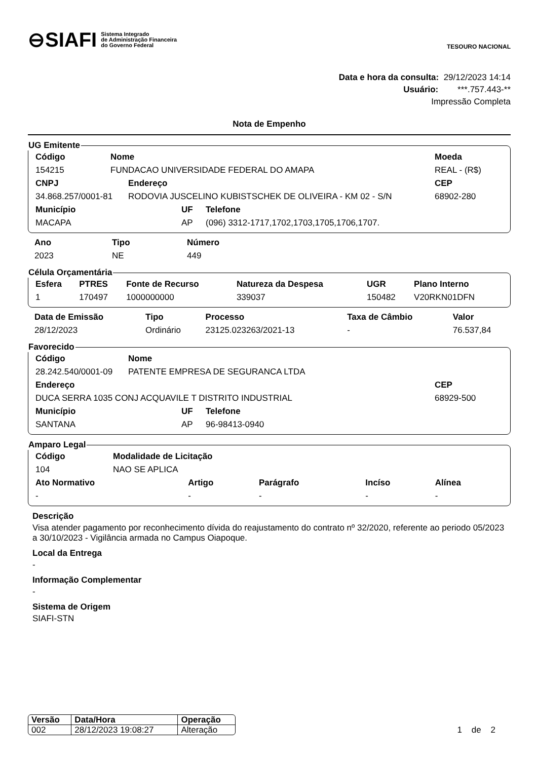⊖SIAFI Sistema Integrado
de Administração Financeira
do Governo Federal
TESOURO NACIONAL
Data e hora da consulta: 29/12/2023 14:14
Usuário: ***.757.443-**
Impressão Completa
Nota de Empenho
UG Emitente
| Código | Nome | Moeda |
| --- | --- | --- |
| 154215 | FUNDACAO UNIVERSIDADE FEDERAL DO AMAPA | REAL - (R$) |
| CNPJ | Endereço | CEP |
| --- | --- | --- |
| 34.868.257/0001-81 | RODOVIA JUSCELINO KUBISTSCHEK DE OLIVEIRA - KM 02 - S/N | 68902-280 |
| Município | UF | Telefone |
| --- | --- | --- |
| MACAPA | AP | (096) 3312-1717,1702,1703,1705,1706,1707. |
| Ano | Tipo | Número |
| --- | --- | --- |
| 2023 | NE | 449 |
Célula Orçamentária
| Esfera | PTRES | Fonte de Recurso | Natureza da Despesa | UGR | Plano Interno |
| --- | --- | --- | --- | --- | --- |
| 1 | 170497 | 1000000000 | 339037 | 150482 | V20RKN01DFN |
| Data de Emissão | Tipo | Processo | Taxa de Câmbio | Valor |
| --- | --- | --- | --- | --- |
| 28/12/2023 | Ordinário | 23125.023263/2021-13 | - | 76.537,84 |
Favorecido
| Código | Nome |
| --- | --- |
| 28.242.540/0001-09 | PATENTE EMPRESA DE SEGURANCA LTDA |
| Endereço | CEP |
| --- | --- |
| DUCA SERRA 1035 CONJ ACQUAVILE T DISTRITO INDUSTRIAL | 68929-500 |
| Município | UF | Telefone |
| --- | --- | --- |
| SANTANA | AP | 96-98413-0940 |
Amparo Legal
| Código | Modalidade de Licitação |
| --- | --- |
| 104 | NAO SE APLICA |
| Ato Normativo | Artigo | Parágrafo | Incíso | Alínea |
| --- | --- | --- | --- | --- |
| - | - | - | - | - |
Descrição
Visa atender pagamento por reconhecimento dívida do reajustamento do contrato nº 32/2020, referente ao periodo 05/2023 a 30/10/2023 - Vigilância armada no Campus Oiapoque.
Local da Entrega
-
Informação Complementar
-
Sistema de Origem
SIAFI-STN
| Versão | Data/Hora | Operação |
| --- | --- | --- |
| 002 | 28/12/2023 19:08:27 | Alteração |
1 de 2